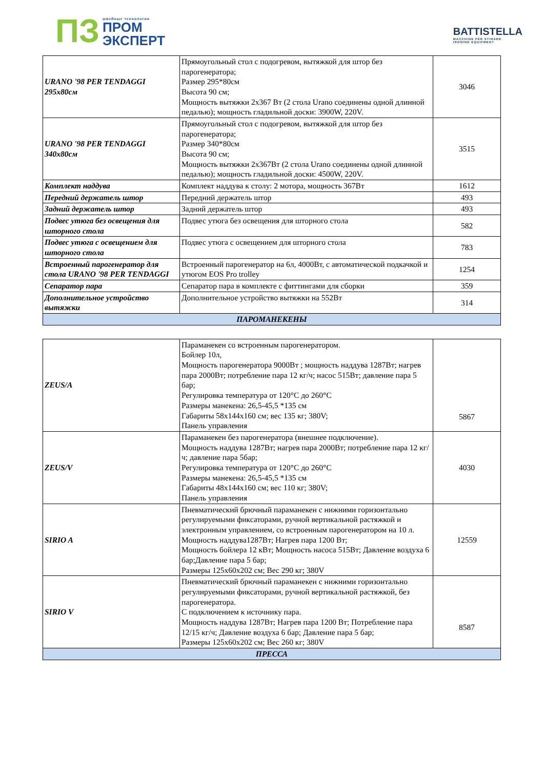ПЗ
швейные технологии
ПРОМ
ЭКСПЕРТ
BATTISTELLA
MACCHINE PER STIRARE
IRONING EQUIPMENT
| URANO '98 PER TENDAGGI 295x80см | Прямоугольный стол с подогревом, вытяжкой для штор без парогенератора; Размер 295*80см Высота 90 см; Мощность вытяжки 2х367 Вт (2 стола Urano соединены одной длинной педалью); мощность гладильной доски: 3900W, 220V. | 3046 |
| URANO '98 PER TENDAGGI 340x80см | Прямоугольный стол с подогревом, вытяжкой для штор без парогенератора; Размер 340*80см Высота 90 см; Мощность вытяжки 2х367Вт (2 стола Urano соединены одной длинной педалью); мощность гладильной доски: 4500W, 220V. | 3515 |
| Комплект наддува | Комплект наддува к столу: 2 мотора, мощность 367Вт | 1612 |
| Передний держатель штор | Передний держатель штор | 493 |
| Задний держатель штор | Задний держатель штор | 493 |
| Подвес утюга без освещения для шторного стола | Подвес утюга без освещения для шторного стола | 582 |
| Подвес утюга с освещением для шторного стола | Подвес утюга с освещением для шторного стола | 783 |
| Встроенный парогенератор для стола URANO '98 PER TENDAGGI | Встроенный парогенератор на 6л, 4000Вт, с автоматической подкачкой и утюгом EOS Pro trolley | 1254 |
| Сепаратор пара | Сепаратор пара в комплекте с фиттингами для сборки | 359 |
| Дополнительное устройство вытяжки | Дополнительное устройство вытяжки на 552Вт | 314 |
| ПАРОМАНЕКЕНЫ | | |
| ZEUS/A | Параманекен со встроенным парогенератором. Бойлер 10л, Мощность парогенератора 9000Вт ; мощность наддува 1287Вт; нагрев пара 2000Вт; потребление пара 12 кг/ч; насос 515Вт; давление пара 5 бар; Регулировка температура от 120°С до 260°С Размеры манекена: 26,5-45,5 *135 см Габариты 58х144х160 см; вес 135 кг; 380V; Панель управления | 5867 |
| ZEUS/V | Параманекен без парогенератора (внешнее подключение). Мощность наддува 1287Вт; нагрев пара 2000Вт; потребление пара 12 кг/ч; давление пара 5бар; Регулировка температура от 120°С до 260°С Размеры манекена: 26,5-45,5 *135 см Габариты 48х144х160 см; вес 110 кг; 380V; Панель управления | 4030 |
| SIRIO A | Пневматический брючный параманекен с нижними горизонтально регулируемыми фиксаторами, ручной вертикальной растяжкой и электронным управлением, со встроенным парогенератором на 10 л. Мощность наддува1287Вт; Нагрев пара 1200 Вт; Мощность бойлера 12 кВт; Мощность насоса 515Вт; Давление воздуха 6 бар;Давление пара 5 бар; Размеры 125х60х202 см; Вес 290 кг; 380V | 12559 |
| SIRIO V | Пневматический брючный параманекен с нижними горизонтально регулируемыми фиксаторами, ручной вертикальной растяжкой, без парогенератора. С подключением к источнику пара. Мощность наддува 1287Вт; Нагрев пара 1200 Вт; Потребление пара 12/15 кг/ч; Давление воздуха 6 бар; Давление пара 5 бар; Размеры 125х60х202 см; Вес 260 кг; 380V | 8587 |
| ПРЕССА | | |